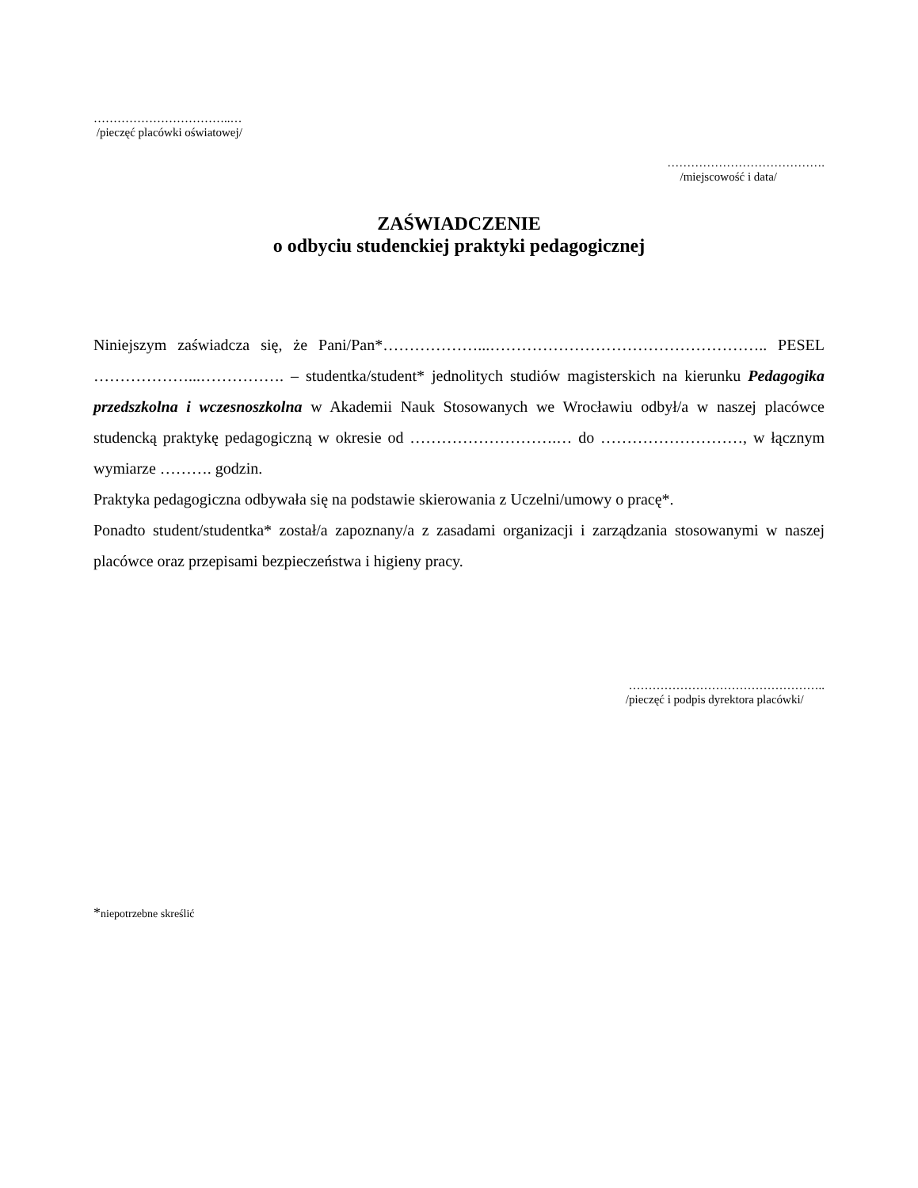……………………………..…
/pieczęć placówki oświatowej/
………………………………….
/miejscowość i data/
ZAŚWIADCZENIE
o odbyciu studenckiej praktyki pedagogicznej
Niniejszym zaświadcza się, że Pani/Pan*………………...…………………………………………….. PESEL ………………...……………. – studentka/student* jednolitych studiów magisterskich na kierunku Pedagogika przedszkolna i wczesnoszkolna w Akademii Nauk Stosowanych we Wrocławiu odbył/a w naszej placówce studencką praktykę pedagogiczną w okresie od ……………………….… do ………………………, w łącznym wymiarze ………. godzin.
Praktyka pedagogiczna odbywała się na podstawie skierowania z Uczelni/umowy o pracę*.
Ponadto student/studentka* został/a zapoznany/a z zasadami organizacji i zarządzania stosowanymi w naszej placówce oraz przepisami bezpieczeństwa i higieny pracy.
…………………………………………..
/pieczęć i podpis dyrektora placówki/
*niepotrzebne skreślić